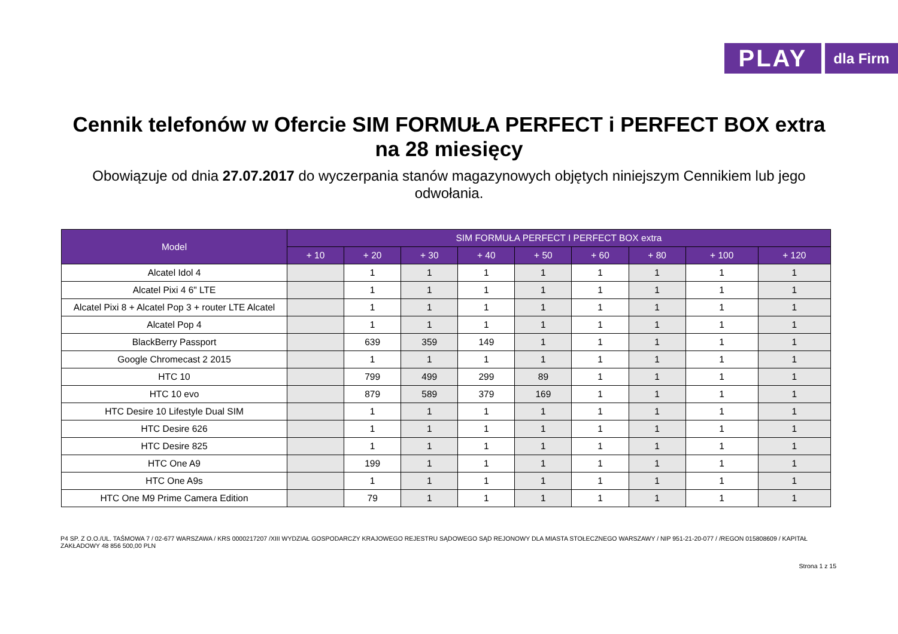PLAY
dla Firm
Cennik telefonów w Ofercie SIM FORMUŁA PERFECT i PERFECT BOX extra
na 28 miesięcy
Obowiązuje od dnia 27.07.2017 do wyczerpania stanów magazynowych objętych niniejszym Cennikiem lub jego odwołania.
| Model | SIM FORMUŁA PERFECT I PERFECT BOX extra | | | | | | | | |
| --- | --- | --- | --- | --- | --- | --- | --- | --- | --- |
| | + 10 | + 20 | + 30 | + 40 | + 50 | + 60 | + 80 | + 100 | + 120 |
| Alcatel Idol 4 | | 1 | 1 | 1 | 1 | 1 | 1 | 1 | 1 |
| Alcatel Pixi 4 6" LTE | | 1 | 1 | 1 | 1 | 1 | 1 | 1 | 1 |
| Alcatel Pixi 8 + Alcatel Pop 3 + router LTE Alcatel | | 1 | 1 | 1 | 1 | 1 | 1 | 1 | 1 |
| Alcatel Pop 4 | | 1 | 1 | 1 | 1 | 1 | 1 | 1 | 1 |
| BlackBerry Passport | | 639 | 359 | 149 | 1 | 1 | 1 | 1 | 1 |
| Google Chromecast 2 2015 | | 1 | 1 | 1 | 1 | 1 | 1 | 1 | 1 |
| HTC 10 | | 799 | 499 | 299 | 89 | 1 | 1 | 1 | 1 |
| HTC 10 evo | | 879 | 589 | 379 | 169 | 1 | 1 | 1 | 1 |
| HTC Desire 10 Lifestyle Dual SIM | | 1 | 1 | 1 | 1 | 1 | 1 | 1 | 1 |
| HTC Desire 626 | | 1 | 1 | 1 | 1 | 1 | 1 | 1 | 1 |
| HTC Desire 825 | | 1 | 1 | 1 | 1 | 1 | 1 | 1 | 1 |
| HTC One A9 | | 199 | 1 | 1 | 1 | 1 | 1 | 1 | 1 |
| HTC One A9s | | 1 | 1 | 1 | 1 | 1 | 1 | 1 | 1 |
| HTC One M9 Prime Camera Edition | | 79 | 1 | 1 | 1 | 1 | 1 | 1 | 1 |
P4 SP. Z O.O./UL. TAŚMOWA 7 / 02-677 WARSZAWA / KRS 0000217207 /XIII WYDZIAŁ GOSPODARCZY KRAJOWEGO REJESTRU SĄDOWEGO SĄD REJONOWY DLA MIASTA STOŁECZNEGO WARSZAWY / NIP 951-21-20-077 / /REGON 015808609 / KAPITAŁ ZAKŁADOWY 48 856 500,00 PLN
Strona 1 z 15